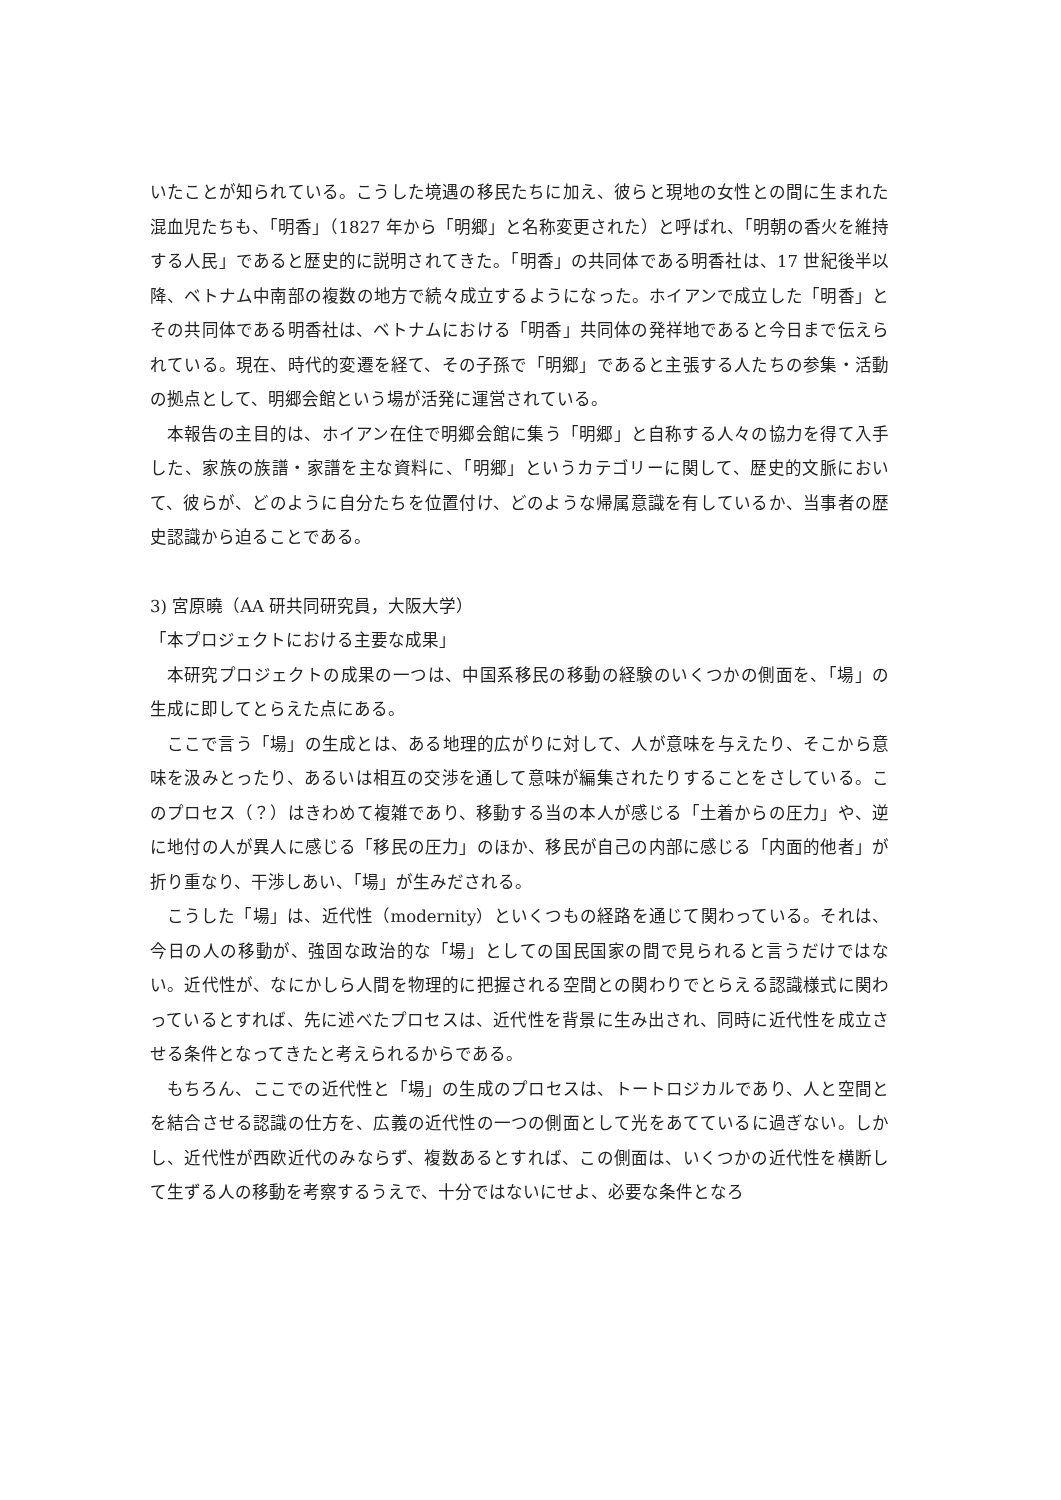いたことが知られている。こうした境遇の移民たちに加え、彼らと現地の女性との間に生まれた混血児たちも、「明香」（1827 年から「明郷」と名称変更された）と呼ばれ、「明朝の香火を維持する人民」であると歴史的に説明されてきた。「明香」の共同体である明香社は、17 世紀後半以降、ベトナム中南部の複数の地方で続々成立するようになった。ホイアンで成立した「明香」とその共同体である明香社は、ベトナムにおける「明香」共同体の発祥地であると今日まで伝えられている。現在、時代的変遷を経て、その子孫で「明郷」であると主張する人たちの参集・活動の拠点として、明郷会館という場が活発に運営されている。
本報告の主目的は、ホイアン在住で明郷会館に集う「明郷」と自称する人々の協力を得て入手した、家族の族譜・家譜を主な資料に、「明郷」というカテゴリーに関して、歴史的文脈において、彼らが、どのように自分たちを位置付け、どのような帰属意識を有しているか、当事者の歴史認識から迫ることである。
3) 宮原曉（AA 研共同研究員，大阪大学）
「本プロジェクトにおける主要な成果」
本研究プロジェクトの成果の一つは、中国系移民の移動の経験のいくつかの側面を、「場」の生成に即してとらえた点にある。
ここで言う「場」の生成とは、ある地理的広がりに対して、人が意味を与えたり、そこから意味を汲みとったり、あるいは相互の交渉を通して意味が編集されたりすることをさしている。このプロセス（？）はきわめて複雑であり、移動する当の本人が感じる「土着からの圧力」や、逆に地付の人が異人に感じる「移民の圧力」のほか、移民が自己の内部に感じる「内面的他者」が折り重なり、干渉しあい、「場」が生みだされる。
こうした「場」は、近代性（modernity）といくつもの経路を通じて関わっている。それは、今日の人の移動が、強固な政治的な「場」としての国民国家の間で見られると言うだけではない。近代性が、なにかしら人間を物理的に把握される空間との関わりでとらえる認識様式に関わっているとすれば、先に述べたプロセスは、近代性を背景に生み出され、同時に近代性を成立させる条件となってきたと考えられるからである。
もちろん、ここでの近代性と「場」の生成のプロセスは、トートロジカルであり、人と空間とを結合させる認識の仕方を、広義の近代性の一つの側面として光をあてているに過ぎない。しかし、近代性が西欧近代のみならず、複数あるとすれば、この側面は、いくつかの近代性を横断して生ずる人の移動を考察するうえで、十分ではないにせよ、必要な条件となろ